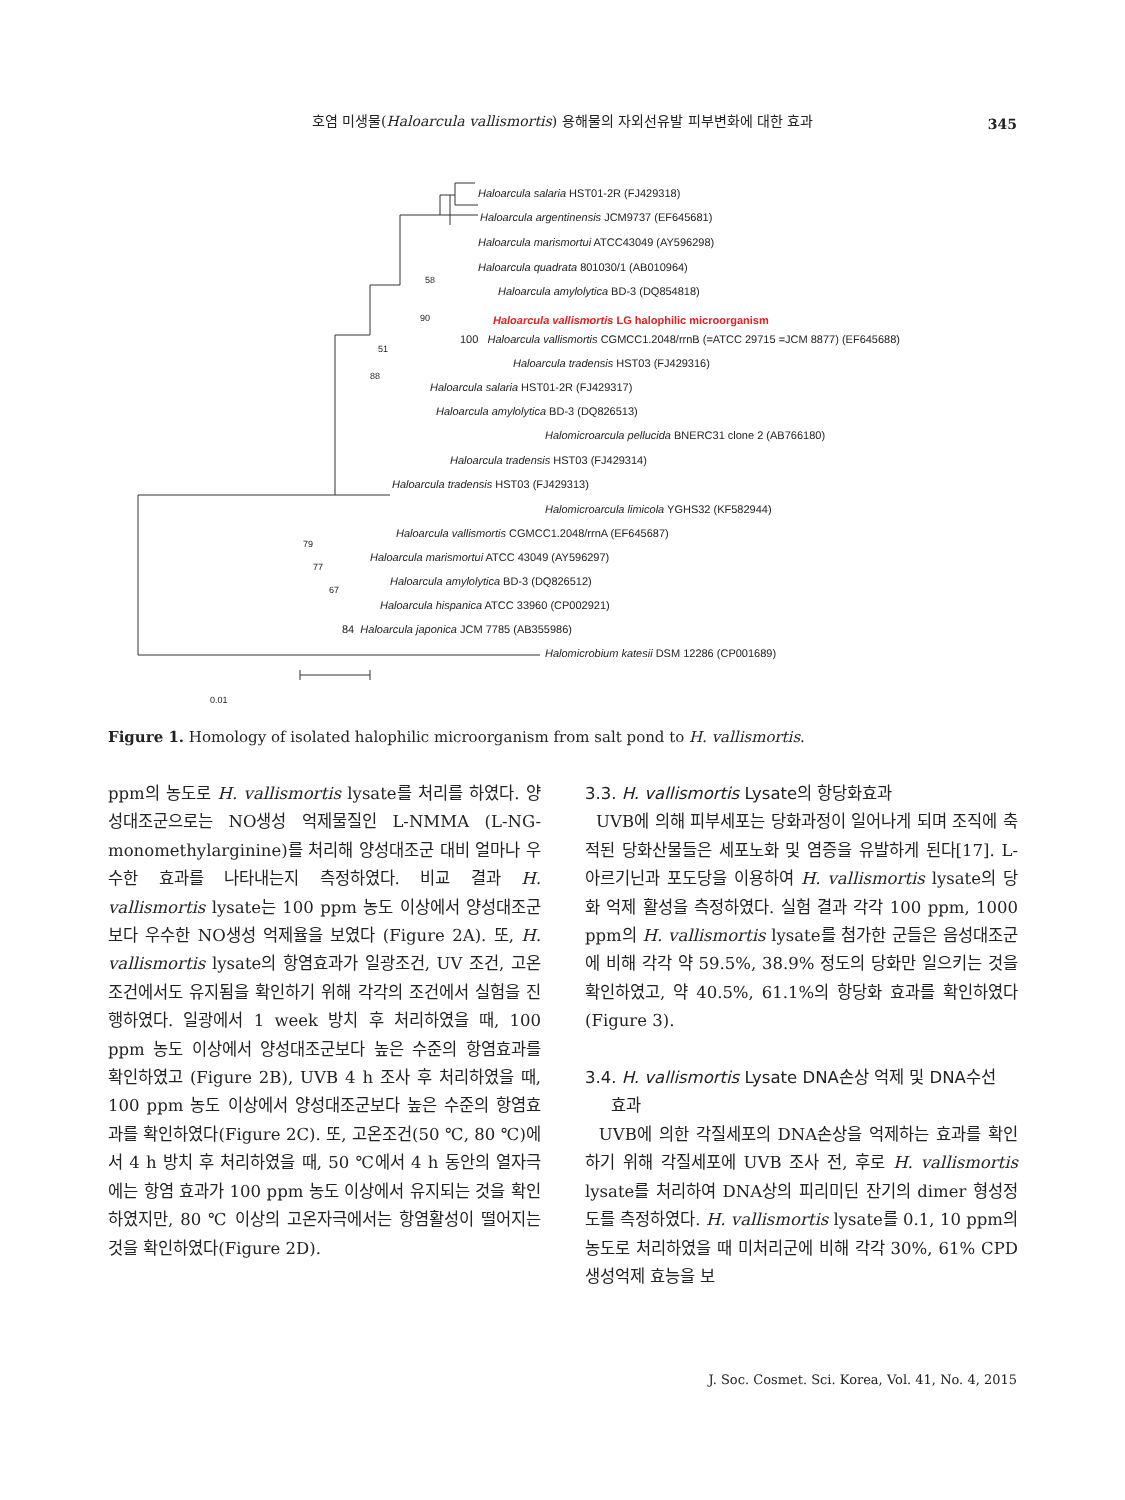호염 미생물(Haloarcula vallismortis) 용해물의 자외선유발 피부변화에 대한 효과
345
Haloarcula salaria HST01-2R (FJ429318)
Haloarcula argentinensis JCM9737 (EF645681)
Haloarcula marismortui ATCC43049 (AY596298)
Haloarcula quadrata 801030/1 (AB010964)
Haloarcula amylolytica BD-3 (DQ854818)
Haloarcula vallismortis LG halophilic microorganism
100 Haloarcula vallismortis CGMCC1.2048/rrnB (=ATCC 29715 =JCM 8877) (EF645688)
Haloarcula tradensis HST03 (FJ429316)
Haloarcula salaria HST01-2R (FJ429317)
Haloarcula amylolytica BD-3 (DQ826513)
Halomicroarcula pellucida BNERC31 clone 2 (AB766180)
Haloarcula tradensis HST03 (FJ429314)
Haloarcula tradensis HST03 (FJ429313)
Halomicroarcula limicola YGHS32 (KF582944)
Haloarcula vallismortis CGMCC1.2048/rrnA (EF645687)
Haloarcula marismortui ATCC 43049 (AY596297)
Haloarcula amylolytica BD-3 (DQ826512)
Haloarcula hispanica ATCC 33960 (CP002921)
84 Haloarcula japonica JCM 7785 (AB355986)
Halomicrobium katesii DSM 12286 (CP001689)
58
90
51
88
79
77
67
0.01
Figure 1. Homology of isolated halophilic microorganism from salt pond to H. vallismortis.
ppm의 농도로 H. vallismortis lysate를 처리를 하였다. 양성대조군으로는 NO생성 억제물질인 L-NMMA (L-NG-monomethylarginine)를 처리해 양성대조군 대비 얼마나 우수한 효과를 나타내는지 측정하였다. 비교 결과 H. vallismortis lysate는 100 ppm 농도 이상에서 양성대조군보다 우수한 NO생성 억제율을 보였다 (Figure 2A). 또, H. vallismortis lysate의 항염효과가 일광조건, UV 조건, 고온조건에서도 유지됨을 확인하기 위해 각각의 조건에서 실험을 진행하였다. 일광에서 1 week 방치 후 처리하였을 때, 100 ppm 농도 이상에서 양성대조군보다 높은 수준의 항염효과를 확인하였고 (Figure 2B), UVB 4 h 조사 후 처리하였을 때, 100 ppm 농도 이상에서 양성대조군보다 높은 수준의 항염효과를 확인하였다(Figure 2C). 또, 고온조건(50 ℃, 80 ℃)에서 4 h 방치 후 처리하였을 때, 50 ℃에서 4 h 동안의 열자극에는 항염 효과가 100 ppm 농도 이상에서 유지되는 것을 확인하였지만, 80 ℃ 이상의 고온자극에서는 항염활성이 떨어지는 것을 확인하였다(Figure 2D).
3.3. H. vallismortis Lysate의 항당화효과
UVB에 의해 피부세포는 당화과정이 일어나게 되며 조직에 축적된 당화산물들은 세포노화 및 염증을 유발하게 된다[17]. L-아르기닌과 포도당을 이용하여 H. vallismortis lysate의 당화 억제 활성을 측정하였다. 실험 결과 각각 100 ppm, 1000 ppm의 H. vallismortis lysate를 첨가한 군들은 음성대조군에 비해 각각 약 59.5%, 38.9% 정도의 당화만 일으키는 것을 확인하였고, 약 40.5%, 61.1%의 항당화 효과를 확인하였다 (Figure 3).
3.4. H. vallismortis Lysate DNA손상 억제 및 DNA수선
효과
UVB에 의한 각질세포의 DNA손상을 억제하는 효과를 확인하기 위해 각질세포에 UVB 조사 전, 후로 H. vallismortis lysate를 처리하여 DNA상의 피리미딘 잔기의 dimer 형성정도를 측정하였다. H. vallismortis lysate를 0.1, 10 ppm의 농도로 처리하였을 때 미처리군에 비해 각각 30%, 61% CPD 생성억제 효능을 보
J. Soc. Cosmet. Sci. Korea, Vol. 41, No. 4, 2015